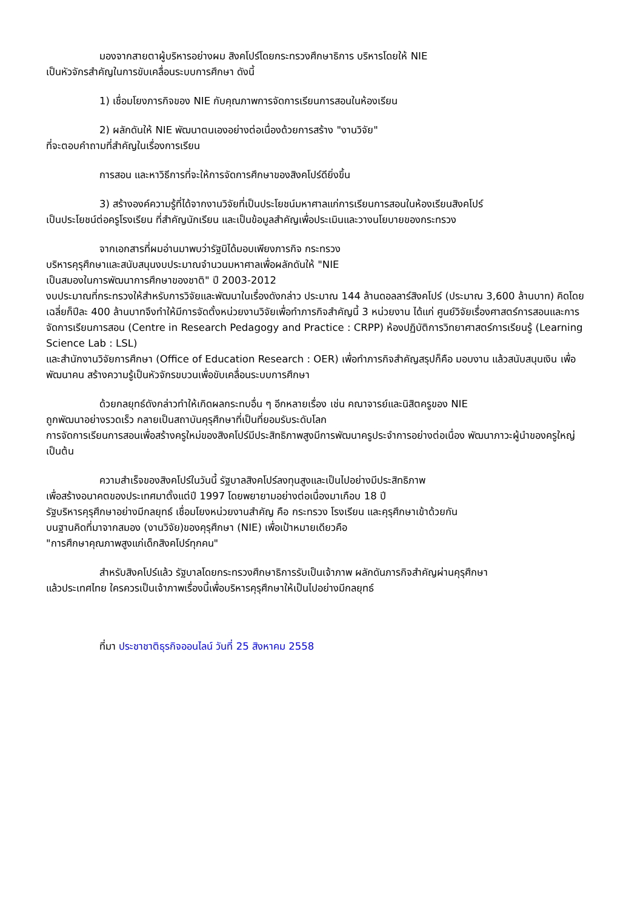มองจากสายตาผู้บริหารอย่างผม สิงคโปร์โดยกระทรวงศึกษาธิการ บริหารโดยให้ NIE
เป็นหัวจักรสำคัญในการขับเคลื่อนระบบการศึกษา ดังนี้
1) เชื่อมโยงภารกิจของ NIE กับคุณภาพการจัดการเรียนการสอนในห้องเรียน
2) ผลักดันให้ NIE พัฒนาตนเองอย่างต่อเนื่องด้วยการสร้าง "งานวิจัย"
ที่จะตอบคำถามที่สำคัญในเรื่องการเรียน
การสอน และหาวิธีการที่จะให้การจัดการศึกษาของสิงคโปร์ดียิ่งขึ้น
3) สร้างองค์ความรู้ที่ได้จากงานวิจัยที่เป็นประโยชน์มหาศาลแก่การเรียนการสอนในห้องเรียนสิงคโปร์
เป็นประโยชน์ต่อครูโรงเรียน ที่สำคัญนักเรียน และเป็นข้อมูลสำคัญเพื่อประเมินและวางนโยบายของกระทรวง
จากเอกสารที่ผมอ่านมาพบว่ารัฐมิได้มอบเพียงภารกิจ กระทรวง
บริหารคุรุศึกษาและสนับสนุนงบประมาณจำนวนมหาศาลเพื่อผลักดันให้ "NIE
เป็นสมองในการพัฒนาการศึกษาของชาติ" ปี 2003-2012
งบประมาณที่กระทรวงให้สำหรับการวิจัยและพัฒนาในเรื่องดังกล่าว ประมาณ 144 ล้านดอลลาร์สิงคโปร์ (ประมาณ 3,600 ล้านบาท) คิดโดยเฉลี่ยก็ปีละ 400 ล้านบาทจึงทำให้มีการจัดตั้งหน่วยงานวิจัยเพื่อทำภารกิจสำคัญนี้ 3 หน่วยงาน ได้แก่ ศูนย์วิจัยเรื่องศาสตร์การสอนและการจัดการเรียนการสอน (Centre in Research Pedagogy and Practice : CRPP) ห้องปฏิบัติการวิทยาศาสตร์การเรียนรู้ (Learning Science Lab : LSL)
และสำนักงานวิจัยการศึกษา (Office of Education Research : OER) เพื่อทำภารกิจสำคัญสรุปก็คือ มอบงาน แล้วสนับสนุนเงิน เพื่อพัฒนาคน สร้างความรู้เป็นหัวจักรขบวนเพื่อขับเคลื่อนระบบการศึกษา
ด้วยกลยุทธ์ดังกล่าวทำให้เกิดผลกระทบอื่น ๆ อีกหลายเรื่อง เช่น คณาจารย์และนิสิตครูของ NIE
ถูกพัฒนาอย่างรวดเร็ว กลายเป็นสถาบันคุรุศึกษาที่เป็นที่ยอมรับระดับโลก
การจัดการเรียนการสอนเพื่อสร้างครูใหม่ของสิงคโปร์มีประสิทธิภาพสูงมีการพัฒนาครูประจำการอย่างต่อเนื่อง พัฒนาภาวะผู้นำของครูใหญ่ เป็นต้น
ความสำเร็จของสิงคโปร์ในวันนี้ รัฐบาลสิงคโปร์ลงทุนสูงและเป็นไปอย่างมีประสิทธิภาพ
เพื่อสร้างอนาคตของประเทศมาตั้งแต่ปี 1997 โดยพยายามอย่างต่อเนื่องมาเกือบ 18 ปี
รัฐบริหารคุรุศึกษาอย่างมีกลยุทธ์ เชื่อมโยงหน่วยงานสำคัญ คือ กระทรวง โรงเรียน และคุรุศึกษาเข้าด้วยกัน
บนฐานคิดที่มาจากสมอง (งานวิจัย)ของคุรุศึกษา (NIE) เพื่อเป้าหมายเดียวคือ
"การศึกษาคุณภาพสูงแก่เด็กสิงคโปร์ทุกคน"
สำหรับสิงคโปร์แล้ว รัฐบาลโดยกระทรวงศึกษาธิการรับเป็นเจ้าภาพ ผลักดันภารกิจสำคัญผ่านคุรุศึกษา
แล้วประเทศไทย ใครควรเป็นเจ้าภาพเรื่องนี้เพื่อบริหารคุรุศึกษาให้เป็นไปอย่างมีกลยุทธ์
ที่มา ประชาชาติธุรกิจออนไลน์ วันที่ 25 สิงหาคม 2558